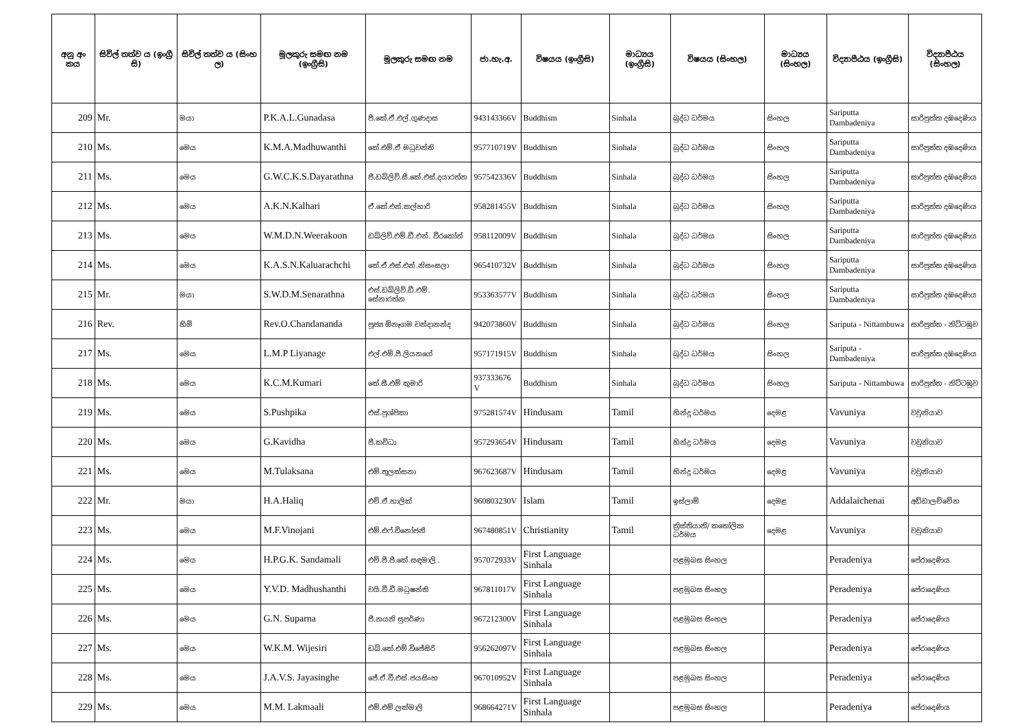| අනු අං කය | සිවිල් තත්ව ය (ඉංග්‍රී සි) | සිවිල් තත්ව ය (සිංහ ල) | මූලකුරු සමඟ නම (ඉංග්‍රීසි) | මූලකුරු සමඟ නම | ජා.හැ.අ. | විෂයය (ඉංග්‍රීසි) | මාධ්‍යය (ඉංග්‍රීසි) | විෂයය (සිංහල) | මාධ්‍යය (සිංහල) | විද්‍යාපීඨය (ඉංග්‍රීසි) | විද්‍යාපීඨය (සිංහල) |
| --- | --- | --- | --- | --- | --- | --- | --- | --- | --- | --- | --- |
| 209 | Mr. | මයා | P.K.A.L.Gunadasa | පී.කේ.ඒ.එල්.ගුණදාස | 943143366V | Buddhism | Sinhala | බුද්ධ ධර්මය | සිංහල | Sariputta Dambadeniya | සාරිපුත්ත දඹදෙණිය |
| 210 | Ms. | මෙය | K.M.A.Madhuwanthi | කේ.එම්.ඒ මධුවන්ති | 957710719V | Buddhism | Sinhala | බුද්ධ ධර්මය | සිංහල | Sariputta Dambadeniya | සාරිපුත්ත දඹදෙණිය |
| 211 | Ms. | මෙය | G.W.C.K.S.Dayarathna | ජී.ඩබ්ලිව්.සී.කේ.එස්.දයාරත්න | 957542336V | Buddhism | Sinhala | බුද්ධ ධර්මය | සිංහල | Sariputta Dambadeniya | සාරිපුත්ත දඹදෙණිය |
| 212 | Ms. | මෙය | A.K.N.Kalhari | ඒ.කේ.එන්.කල්හාරි | 958281455V | Buddhism | Sinhala | බුද්ධ ධර්මය | සිංහල | Sariputta Dambadeniya | සාරිපුත්ත දඹදෙණිය |
| 213 | Ms. | මෙය | W.M.D.N.Weerakoon | ඩබ්ලිව්.එම්.ඩී.එන්. වීරකෝන් | 958112009V | Buddhism | Sinhala | බුද්ධ ධර්මය | සිංහල | Sariputta Dambadeniya | සාරිපුත්ත දඹදෙණිය |
| 214 | Ms. | මෙය | K.A.S.N.Kaluarachchi | කේ.ඒ.එස්.එන්.නිසංසලා | 965410732V | Buddhism | Sinhala | බුද්ධ ධර්මය | සිංහල | Sariputta Dambadeniya | සාරිපුත්ත දඹදෙණිය |
| 215 | Mr. | මයා | S.W.D.M.Senarathna | එස්.ඩබ්ලිව්.ඩී.එම්. සේනාරත්න | 953363577V | Buddhism | Sinhala | බුද්ධ ධර්මය | සිංහල | Sariputta Dambadeniya | සාරිපුත්ත දඹදෙණිය |
| 216 | Rev. | හිමි | Rev.O.Chandananda | පූජ්‍ය ඕනෑගම චන්දානන්ද | 942073860V | Buddhism | Sinhala | බුද්ධ ධර්මය | සිංහල | Sariputa - Nittambuwa | සාරිපුත්ත - නිට්ටඹුව |
| 217 | Ms. | මෙය | L.M.P Liyanage | එල්.එම්.පී.ලියනගේ | 957171915V | Buddhism | Sinhala | බුද්ධ ධර්මය | සිංහල | Sariputa - Dambadeniya | සාරිපුත්ත දඹදෙණිය |
| 218 | Ms. | මෙය | K.C.M.Kumari | කේ.සී.එම් කුමාරි | 937333676 V | Buddhism | Sinhala | බුද්ධ ධර්මය | සිංහල | Sariputa - Nittambuwa | සාරිපුත්ත - නිට්ටඹුව |
| 219 | Ms. | මෙය | S.Pushpika | එස්.පුශ්පිකා | 975281574V | Hindusam | Tamil | හින්දු ධර්මය | දෙමළ | Vavuniya | වවුනියාව |
| 220 | Ms. | මෙය | G.Kavidha | ජී.කවිධා | 957293654V | Hindusam | Tamil | හින්දු ධර්මය | දෙමළ | Vavuniya | වවුනියාව |
| 221 | Ms. | මෙය | M.Tulaksana | එම්.තුලක්සනා | 967623687V | Hindusam | Tamil | හින්දු ධර්මය | දෙමළ | Vavuniya | වවුනියාව |
| 222 | Mr. | මයා | H.A.Haliq | එච්.ඒ.හාලික් | 960803230V | Islam | Tamil | ඉස්ලාම් | දෙමළ | Addalaichenai | අඩ්ඩාලච්චේන |
| 223 | Ms. | මෙය | M.F.Vinojani | එම්.එෆ්.විනෝජනී | 967480851V | Christianity | Tamil | ක්‍රිස්තියානි/ කතෝලික ධර්මය | දෙමළ | Vavuniya | වවුනියාව |
| 224 | Ms. | මෙය | H.P.G.K. Sandamali | එච්.පී.ජී.කේ.සඳමාලි . | 957072933V | First Language Sinhala | | පළමුබස සිංහල | | Peradeniya | පේරාදෙණිය |
| 225 | Ms. | මෙය | Y.V.D. Madhushanthi | වයි.වී.ඩී.මධුෂන්ති | 967811017V | First Language Sinhala | | පළමුබස සිංහල | | Peradeniya | පේරාදෙණිය |
| 226 | Ms. | මෙය | G.N. Suparna | ජී.නයනි සුපර්ණා | 967212300V | First Language Sinhala | | පළමුබස සිංහල | | Peradeniya | පේරාදෙණිය |
| 227 | Ms. | මෙය | W.K.M. Wijesiri | ඩබ්.කේ.එම්.විජේසිරි | 956262097V | First Language Sinhala | | පළමුබස සිංහල | | Peradeniya | පේරාදෙණිය |
| 228 | Ms. | මෙය | J.A.V.S. Jayasinghe | ජේ.ඒ.වී.එස්.ජයසිංහ | 967010952V | First Language Sinhala | | පළමුබස සිංහල | | Peradeniya | පේරාදෙණිය |
| 229 | Ms. | මෙය | M.M. Lakmaali | එම්.එම්.ලක්මාලි | 968664271V | First Language Sinhala | | පළමුබස සිංහල | | Peradeniya | පේරාදෙණිය |